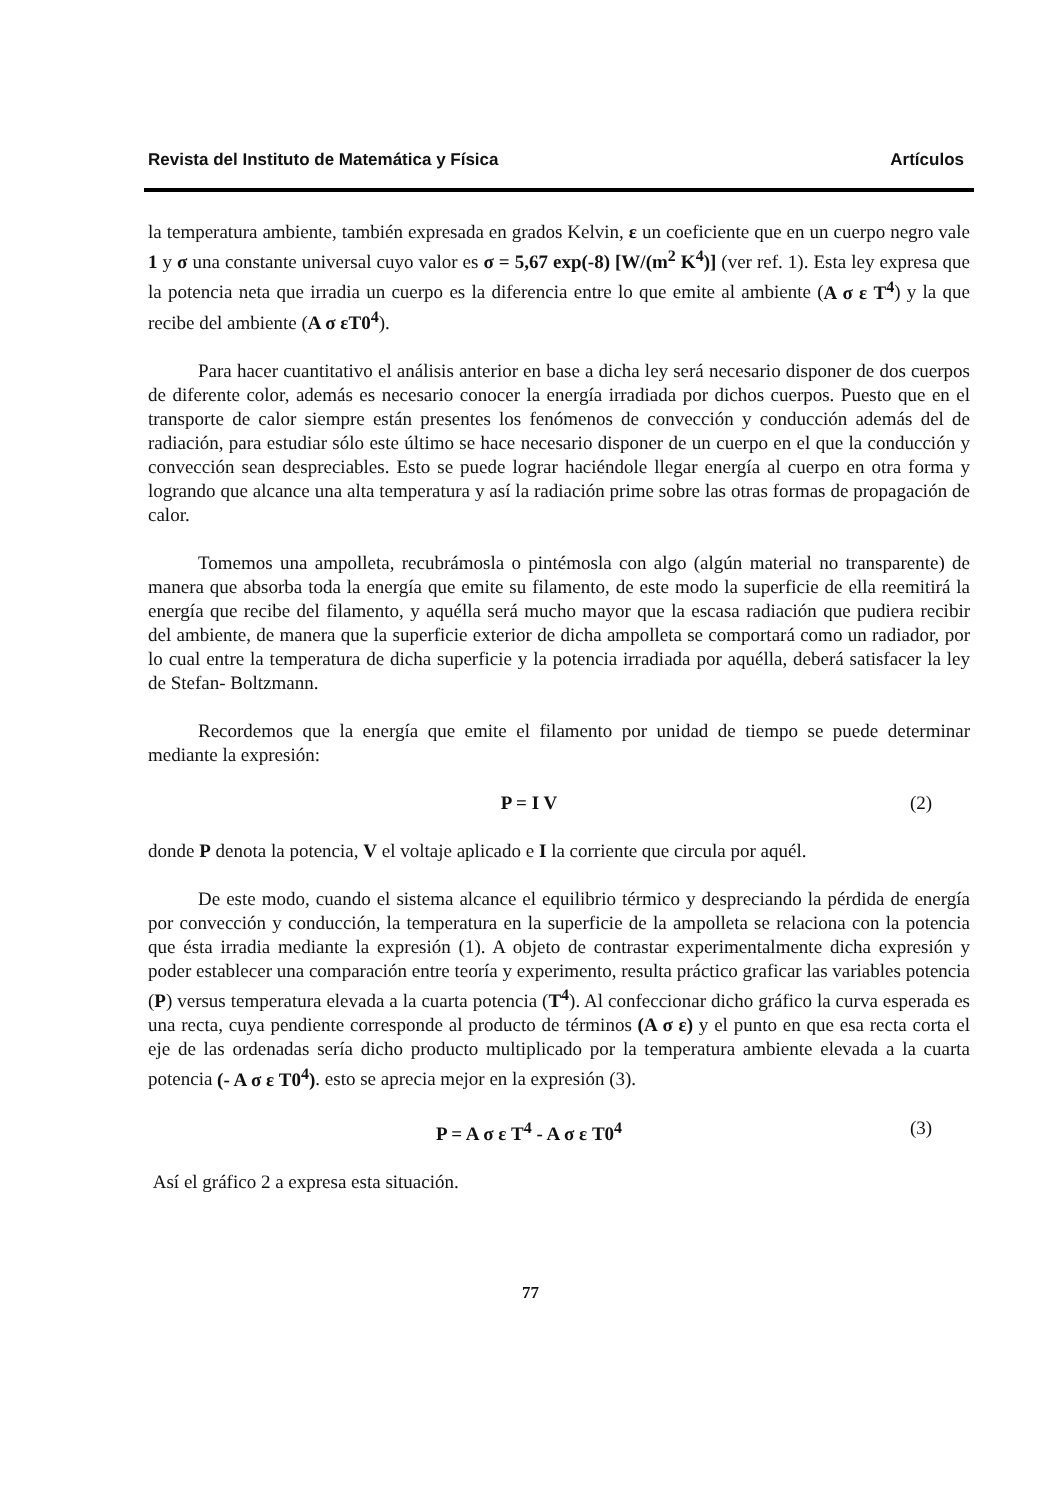Revista del Instituto de Matemática y Física Artículos
la temperatura ambiente, también expresada en grados Kelvin, ε un coeficiente que en un cuerpo negro vale 1 y σ una constante universal cuyo valor es σ = 5,67 exp(-8) [W/(m<sup>2</sup> K<sup>4</sup>)] (ver ref. 1). Esta ley expresa que la potencia neta que irradia un cuerpo es la diferencia entre lo que emite al ambiente (A σ ε T<sup>4</sup>) y la que recibe del ambiente (A σ εT0<sup>4</sup>).
Para hacer cuantitativo el análisis anterior en base a dicha ley será necesario disponer de dos cuerpos de diferente color, además es necesario conocer la energía irradiada por dichos cuerpos. Puesto que en el transporte de calor siempre están presentes los fenómenos de convección y conducción además del de radiación, para estudiar sólo este último se hace necesario disponer de un cuerpo en el que la conducción y convección sean despreciables. Esto se puede lograr haciéndole llegar energía al cuerpo en otra forma y logrando que alcance una alta temperatura y así la radiación prime sobre las otras formas de propagación de calor.
Tomemos una ampolleta, recubrámosla o pintémosla con algo (algún material no transparente) de manera que absorba toda la energía que emite su filamento, de este modo la superficie de ella reemitirá la energía que recibe del filamento, y aquélla será mucho mayor que la escasa radiación que pudiera recibir del ambiente, de manera que la superficie exterior de dicha ampolleta se comportará como un radiador, por lo cual entre la temperatura de dicha superficie y la potencia irradiada por aquélla, deberá satisfacer la ley de Stefan- Boltzmann.
Recordemos que la energía que emite el filamento por unidad de tiempo se puede determinar mediante la expresión:
P = I V (2)
donde P denota la potencia, V el voltaje aplicado e I la corriente que circula por aquél.
De este modo, cuando el sistema alcance el equilibrio térmico y despreciando la pérdida de energía por convección y conducción, la temperatura en la superficie de la ampolleta se relaciona con la potencia que ésta irradia mediante la expresión (1). A objeto de contrastar experimentalmente dicha expresión y poder establecer una comparación entre teoría y experimento, resulta práctico graficar las variables potencia (P) versus temperatura elevada a la cuarta potencia (T<sup>4</sup>). Al confeccionar dicho gráfico la curva esperada es una recta, cuya pendiente corresponde al producto de términos (A σ ε) y el punto en que esa recta corta el eje de las ordenadas sería dicho producto multiplicado por la temperatura ambiente elevada a la cuarta potencia (- A σ ε T0<sup>4</sup>). esto se aprecia mejor en la expresión (3).
P = A σ ε T<sup>4</sup> - A σ ε T0<sup>4</sup> (3)
Así el gráfico 2 a expresa esta situación.
77